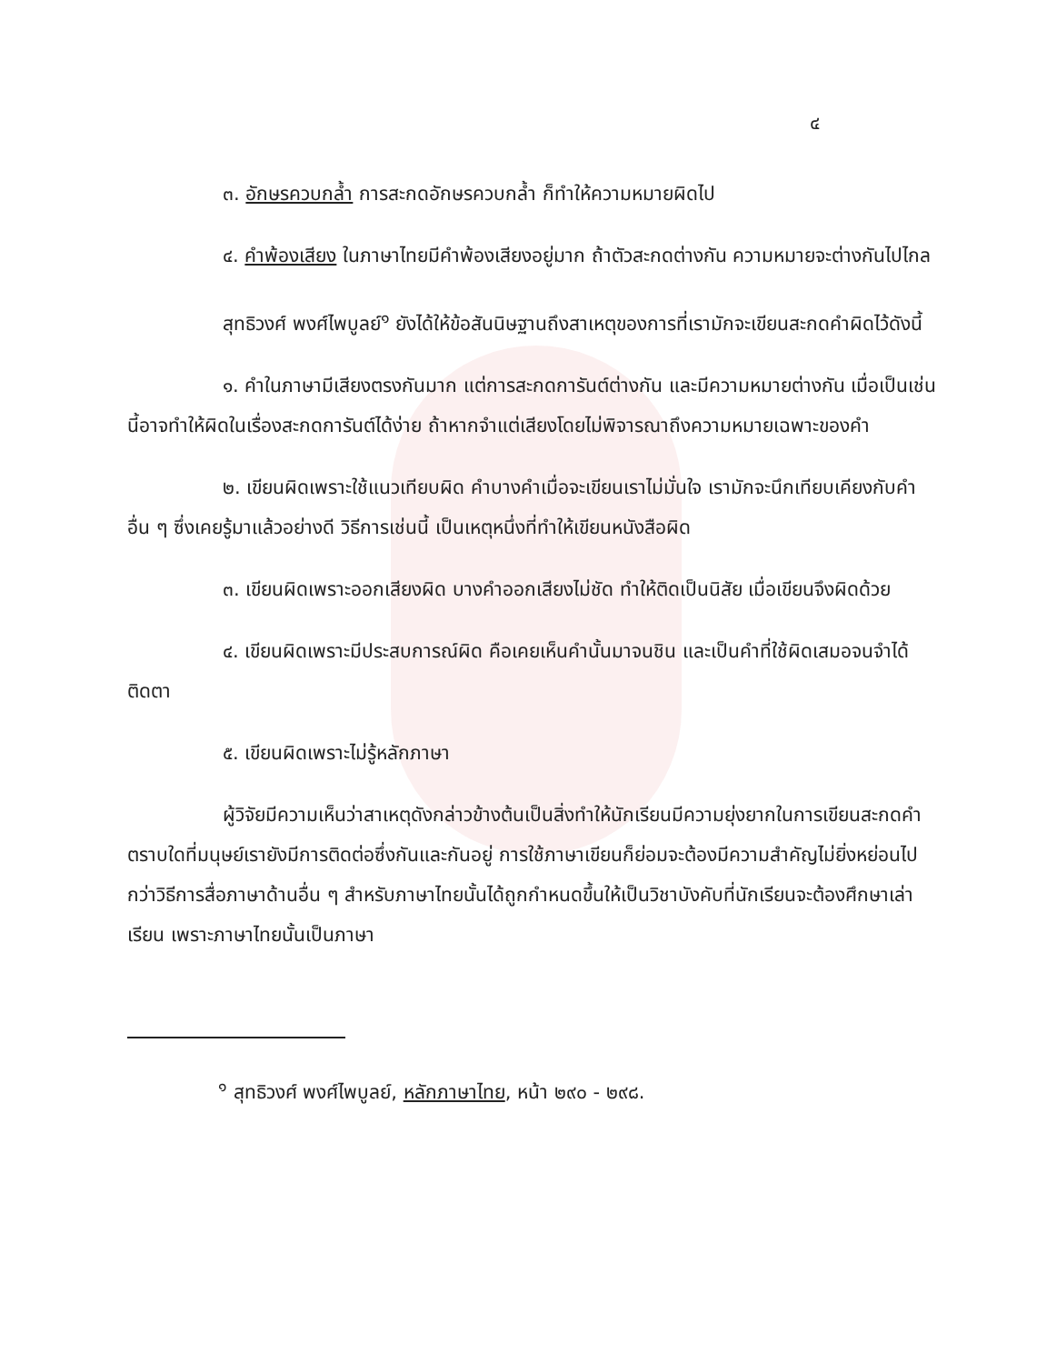๔
๓. อักษรควบกล้ำ การสะกดอักษรควบกล้ำ ก็ทำให้ความหมายผิดไป
๔. คำพ้องเสียง ในภาษาไทยมีคำพ้องเสียงอยู่มาก ถ้าตัวสะกดต่างกัน ความหมายจะต่างกันไปไกล
สุทธิวงศ์ พงศ์ไพบูลย์<sup>๑</sup> ยังได้ให้ข้อสันนิษฐานถึงสาเหตุของการที่เรามักจะเขียนสะกดคำผิดไว้ดังนี้
๑. คำในภาษามีเสียงตรงกันมาก แต่การสะกดการันต์ต่างกัน และมีความหมายต่างกัน เมื่อเป็นเช่นนี้อาจทำให้ผิดในเรื่องสะกดการันต์ได้ง่าย ถ้าหากจำแต่เสียงโดยไม่พิจารณาถึงความหมายเฉพาะของคำ
๒. เขียนผิดเพราะใช้แนวเทียบผิด คำบางคำเมื่อจะเขียนเราไม่มั่นใจ เรามักจะนึกเทียบเคียงกับคำอื่น ๆ ซึ่งเคยรู้มาแล้วอย่างดี วิธีการเช่นนี้ เป็นเหตุหนึ่งที่ทำให้เขียนหนังสือผิด
๓. เขียนผิดเพราะออกเสียงผิด บางคำออกเสียงไม่ชัด ทำให้ติดเป็นนิสัย เมื่อเขียนจึงผิดด้วย
๔. เขียนผิดเพราะมีประสบการณ์ผิด คือเคยเห็นคำนั้นมาจนชิน และเป็นคำที่ใช้ผิดเสมอจนจำได้ติดตา
๕. เขียนผิดเพราะไม่รู้หลักภาษา
ผู้วิจัยมีความเห็นว่าสาเหตุดังกล่าวข้างต้นเป็นสิ่งทำให้นักเรียนมีความยุ่งยากในการเขียนสะกดคำ ตราบใดที่มนุษย์เรายังมีการติดต่อซึ่งกันและกันอยู่ การใช้ภาษาเขียนก็ย่อมจะต้องมีความสำคัญไม่ยิ่งหย่อนไปกว่าวิธีการสื่อภาษาด้านอื่น ๆ สำหรับภาษาไทยนั้นได้ถูกกำหนดขึ้นให้เป็นวิชาบังคับที่นักเรียนจะต้องศึกษาเล่าเรียน เพราะภาษาไทยนั้นเป็นภาษา
<sup>๑</sup> สุทธิวงศ์ พงศ์ไพบูลย์, หลักภาษาไทย, หน้า ๒๙๐ - ๒๙๘.